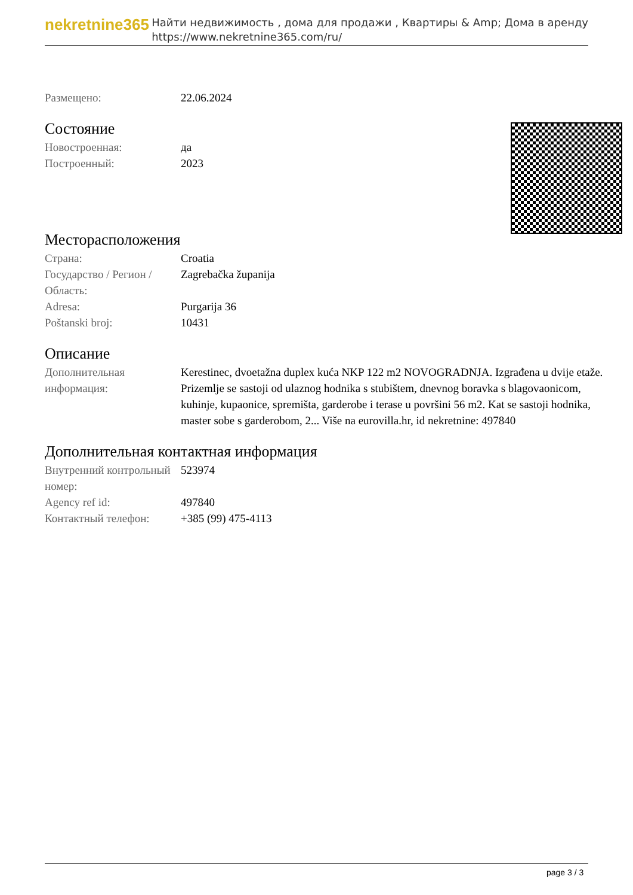nekretnine365
Найти недвижимость , дома для продажи , Квартиры & Amp; Дома в аренду
https://www.nekretnine365.com/ru/
| Размещено: | 22.06.2024 |
Состояние
| Новостроенная: | да |
| Построенный: | 2023 |
Месторасположения
| Страна: | Croatia |
| Государство / Регион / Область: | Zagrebačka županija |
| Adresa: | Purgarija 36 |
| Poštanski broj: | 10431 |
Описание
| Дополнительная информация: | Kerestinec, dvoetažna duplex kuća NKP 122 m2 NOVOGRADNJA. Izgrađena u dvije etaže. Prizemlje se sastoji od ulaznog hodnika s stubištem, dnevnog boravka s blagovaonicom, kuhinje, kupaonice, spremišta, garderobe i terase u površini 56 m2. Kat se sastoji hodnika, master sobe s garderobom, 2... Više na eurovilla.hr, id nekretnine: 497840 |
Дополнительная контактная информация
| Внутренний контрольный номер: | 523974 |
| Agency ref id: | 497840 |
| Контактный телефон: | +385 (99) 475-4113 |
page 3 / 3